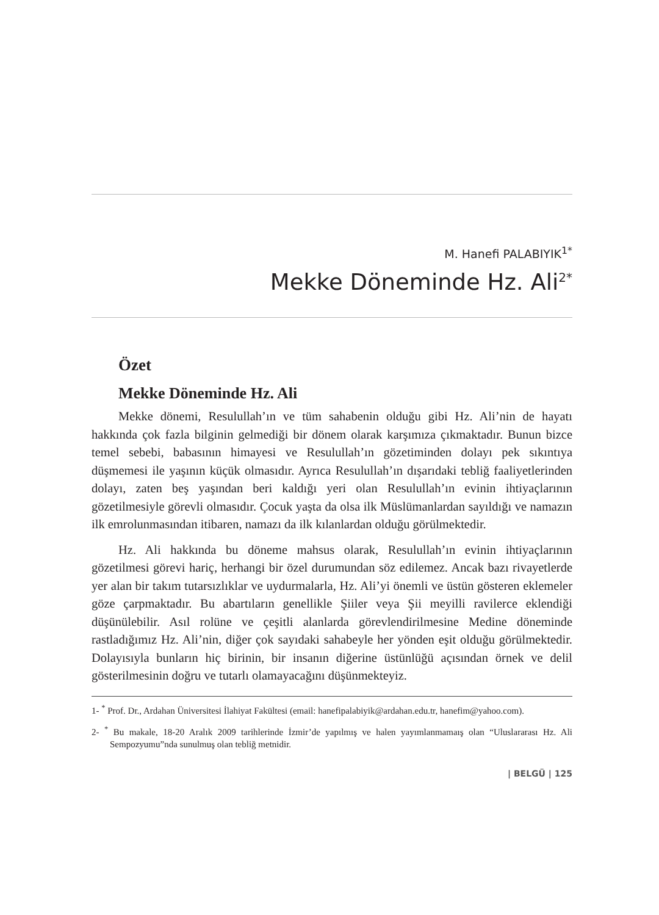M. Hanefi PALABIYIK<sup>1*</sup>
Mekke Döneminde Hz. Ali<sup>2*</sup>
Özet
Mekke Döneminde Hz. Ali
Mekke dönemi, Resulullah’ın ve tüm sahabenin olduğu gibi Hz. Ali’nin de hayatı hakkında çok fazla bilginin gelmediği bir dönem olarak karşımıza çıkmaktadır. Bunun bizce temel sebebi, babasının himayesi ve Resulullah’ın gözetiminden dolayı pek sıkıntıya düşmemesi ile yaşının küçük olmasıdır. Ayrıca Resulullah’ın dışarıdaki tebliğ faaliyetlerinden dolayı, zaten beş yaşından beri kaldığı yeri olan Resulullah’ın evinin ihtiyaçlarının gözetilmesiyle görevli olmasıdır. Çocuk yaşta da olsa ilk Müslümanlardan sayıldığı ve namazın ilk emrolunmasından itibaren, namazı da ilk kılanlardan olduğu görülmektedir.
Hz. Ali hakkında bu döneme mahsus olarak, Resulullah’ın evinin ihtiyaçlarının gözetilmesi görevi hariç, herhangi bir özel durumundan söz edilemez. Ancak bazı rivayetlerde yer alan bir takım tutarsızlıklar ve uydurmalarla, Hz. Ali’yi önemli ve üstün gösteren eklemeler göze çarpmaktadır. Bu abartıların genellikle Şiiler veya Şii meyilli ravilerce eklendiği düşünülebilir. Asıl rolüne ve çeşitli alanlarda görevlendirilmesine Medine döneminde rastladığımız Hz. Ali’nin, diğer çok sayıdaki sahabeyle her yönden eşit olduğu görülmektedir. Dolayısıyla bunların hiç birinin, bir insanın diğerine üstünlüğü açısından örnek ve delil gösterilmesinin doğru ve tutarlı olamayacağını düşünmekteyiz.
1- <sup>*</sup> Prof. Dr., Ardahan Üniversitesi İlahiyat Fakültesi (email: hanefipalabiyik@ardahan.edu.tr, hanefim@yahoo.com).
2- <sup>*</sup> Bu makale, 18-20 Aralık 2009 tarihlerinde İzmir’de yapılmış ve halen yayımlanmamaış olan “Uluslararası Hz. Ali Sempozyumu”nda sunulmuş olan tebliğ metnidir.
| BELGÜ | 125